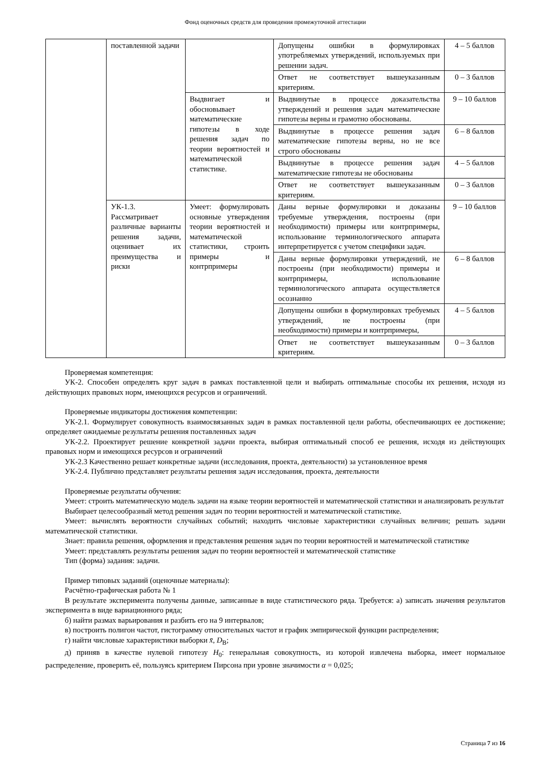Фонд оценочных средств для проведения промежуточной аттестации
| | поставленной задачи | | Допущены ошибки в формулировках употребляемых утверждений, используемых при решении задач. | 4 – 5 баллов |
| | | | Ответ не соответствует вышеуказанным критериям. | 0 – 3 баллов |
| | | Выдвигает и обосновывает математические гипотезы в ходе решения задач по теории вероятностей и математической статистике. | Выдвинутые в процессе доказательства утверждений и решения задач математические гипотезы верны и грамотно обоснованы. | 9 – 10 баллов |
| | | | Выдвинутые в процессе решения задач математические гипотезы верны, но не все строго обоснованы | 6 – 8 баллов |
| | | | Выдвинутые в процессе решения задач математические гипотезы не обоснованы | 4 – 5 баллов |
| | | | Ответ не соответствует вышеуказанным критериям. | 0 – 3 баллов |
| | УК-1.3. Рассматривает различные варианты решения задачи, оценивает их преимущества и риски | Умеет: формулировать основные утверждения теории вероятностей и математической статистики, строить примеры и контрпримеры | Даны верные формулировки и доказаны требуемые утверждения, построены (при необходимости) примеры или контрпримеры, использование терминологического аппарата интерпретируется с учетом специфики задач. | 9 – 10 баллов |
| | | | Даны верные формулировки утверждений, не построены (при необходимости) примеры и контрпримеры, использование терминологического аппарата осуществляется осознанно | 6 – 8 баллов |
| | | | Допущены ошибки в формулировках требуемых утверждений, не построены (при необходимости) примеры и контрпримеры, | 4 – 5 баллов |
| | | | Ответ не соответствует вышеуказанным критериям. | 0 – 3 баллов |
Проверяемая компетенция:
УК-2. Способен определять круг задач в рамках поставленной цели и выбирать оптимальные способы их решения, исходя из действующих правовых норм, имеющихся ресурсов и ограничений.
Проверяемые индикаторы достижения компетенции:
УК-2.1. Формулирует совокупность взаимосвязанных задач в рамках поставленной цели работы, обеспечивающих ее достижение; определяет ожидаемые результаты решения поставленных задач
УК-2.2. Проектирует решение конкретной задачи проекта, выбирая оптимальный способ ее решения, исходя из действующих правовых норм и имеющихся ресурсов и ограничений
УК-2.3 Качественно решает конкретные задачи (исследования, проекта, деятельности) за установленное время
УК-2.4. Публично представляет результаты решения задач исследования, проекта, деятельности
Проверяемые результаты обучения:
Умеет: строить математическую модель задачи на языке теории вероятностей и математической статистики и анализировать результат
Выбирает целесообразный метод решения задач по теории вероятностей и математической статистике.
Умеет: вычислять вероятности случайных событий; находить числовые характеристики случайных величин; решать задачи математической статистики.
Знает: правила решения, оформления и представления решения задач по теории вероятностей и математической статистике
Умеет: представлять результаты решения задач по теории вероятностей и математической статистике
Тип (форма) задания: задачи.
Пример типовых заданий (оценочные материалы):
Расчётно-графическая работа № 1
В результате эксперимента получены данные, записанные в виде статистического ряда. Требуется: а) записать значения результатов эксперимента в виде вариационного ряда;
б) найти размах варьирования и разбить его на 9 интервалов;
в) построить полигон частот, гистограмму относительных частот и график эмпирической функции распределения;
г) найти числовые характеристики выборки x̄, D<sub>В</sub>;
д) приняв в качестве нулевой гипотезу H<sub>0</sub>: генеральная совокупность, из которой извлечена выборка, имеет нормальное распределение, проверить её, пользуясь критерием Пирсона при уровне значимости α = 0,025;
Страница 7 из 16